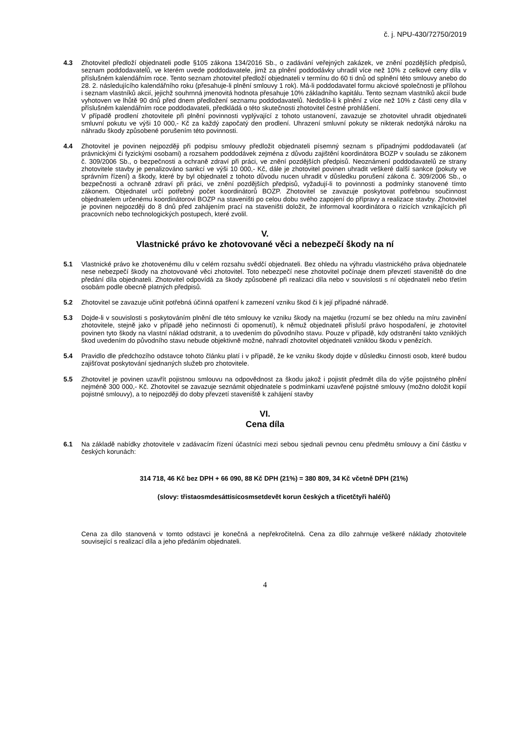č. j. NPU-430/72750/2019
4.3 Zhotovitel předloží objednateli podle §105 zákona 134/2016 Sb., o zadávání veřejných zakázek, ve znění pozdějších předpisů, seznam poddodavatelů, ve kterém uvede poddodavatele, jimž za plnění poddodávky uhradil více než 10% z celkové ceny díla v příslušném kalendářním roce. Tento seznam zhotovitel předloží objednateli v termínu do 60 ti dnů od splnění této smlouvy anebo do 28. 2. následujícího kalendářního roku (přesahuje-li plnění smlouvy 1 rok). Má-li poddodavatel formu akciové společnosti je přílohou i seznam vlastníků akcií, jejichž souhrnná jmenovitá hodnota přesahuje 10% základního kapitálu. Tento seznam vlastníků akcií bude vyhotoven ve lhůtě 90 dnů před dnem předložení seznamu poddodavatelů. Nedošlo-li k plnění z více než 10% z části ceny díla v příslušném kalendářním roce poddodavateli, předkládá o této skutečnosti zhotovitel čestné prohlášení.
V případě prodlení zhotovitele při plnění povinnosti vyplývající z tohoto ustanovení, zavazuje se zhotovitel uhradit objednateli smluvní pokutu ve výši 10 000,- Kč za každý započatý den prodlení. Uhrazení smluvní pokuty se nikterak nedotýká nároku na náhradu škody způsobené porušením této povinnosti.
4.4 Zhotovitel je povinen nejpozději při podpisu smlouvy předložit objednateli písemný seznam s případnými poddodavateli (ať právnickými či fyzickými osobami) a rozsahem poddodávek zejména z důvodu zajištění koordinátora BOZP v souladu se zákonem č. 309/2006 Sb., o bezpečnosti a ochraně zdraví při práci, ve znění pozdějších předpisů. Neoznámení poddodavatelů ze strany zhotovitele stavby je penalizováno sankcí ve výši 10 000,- Kč, dále je zhotovitel povinen uhradit veškeré další sankce (pokuty ve správním řízení) a škody, které by byl objednatel z tohoto důvodu nucen uhradit v důsledku porušení zákona č. 309/2006 Sb., o bezpečnosti a ochraně zdraví při práci, ve znění pozdějších předpisů, vyžadují-li to povinnosti a podmínky stanovené tímto zákonem. Objednatel určí potřebný počet koordinátorů BOZP. Zhotovitel se zavazuje poskytovat potřebnou součinnost objednatelem určenému koordinátorovi BOZP na staveništi po celou dobu svého zapojení do přípravy a realizace stavby. Zhotovitel je povinen nejpozději do 8 dnů před zahájením prací na staveništi doložit, že informoval koordinátora o rizicích vznikajících při pracovních nebo technologických postupech, které zvolil.
V.
Vlastnické právo ke zhotovované věci a nebezpečí škody na ní
5.1 Vlastnické právo ke zhotovenému dílu v celém rozsahu svědčí objednateli. Bez ohledu na výhradu vlastnického práva objednatele nese nebezpečí škody na zhotovované věci zhotovitel. Toto nebezpečí nese zhotovitel počínaje dnem převzetí staveniště do dne předání díla objednateli. Zhotovitel odpovídá za škody způsobené při realizaci díla nebo v souvislosti s ní objednateli nebo třetím osobám podle obecně platných předpisů.
5.2 Zhotovitel se zavazuje učinit potřebná účinná opatření k zamezení vzniku škod či k její případné náhradě.
5.3 Dojde-li v souvislosti s poskytováním plnění dle této smlouvy ke vzniku škody na majetku (rozumí se bez ohledu na míru zavinění zhotovitele, stejně jako v případě jeho nečinnosti či opomenutí), k němuž objednateli přísluší právo hospodaření, je zhotovitel povinen tyto škody na vlastní náklad odstranit, a to uvedením do původního stavu. Pouze v případě, kdy odstranění takto vzniklých škod uvedením do původního stavu nebude objektivně možné, nahradí zhotovitel objednateli vzniklou škodu v penězích.
5.4 Pravidlo dle předchozího odstavce tohoto článku platí i v případě, že ke vzniku škody dojde v důsledku činnosti osob, které budou zajišťovat poskytování sjednaných služeb pro zhotovitele.
5.5 Zhotovitel je povinen uzavřít pojistnou smlouvu na odpovědnost za škodu jakož i pojistit předmět díla do výše pojistného plnění nejméně 300 000,- Kč. Zhotovitel se zavazuje seznámit objednatele s podmínkami uzavřené pojistné smlouvy (možno doložit kopií pojistné smlouvy), a to nejpozději do doby převzetí staveniště k zahájení stavby
VI.
Cena díla
6.1 Na základě nabídky zhotovitele v zadávacím řízení účastníci mezi sebou sjednali pevnou cenu předmětu smlouvy a činí částku v českých korunách:
314 718, 46 Kč bez DPH + 66 090, 88 Kč DPH (21%) = 380 809, 34 Kč včetně DPH (21%)
(slovy: třistaosmdesáttisícosmsetdevět korun českých a třicetčtyři haléřů)
Cena za dílo stanovená v tomto odstavci je konečná a nepřekročitelná. Cena za dílo zahrnuje veškeré náklady zhotovitele související s realizací díla a jeho předáním objednateli.
4